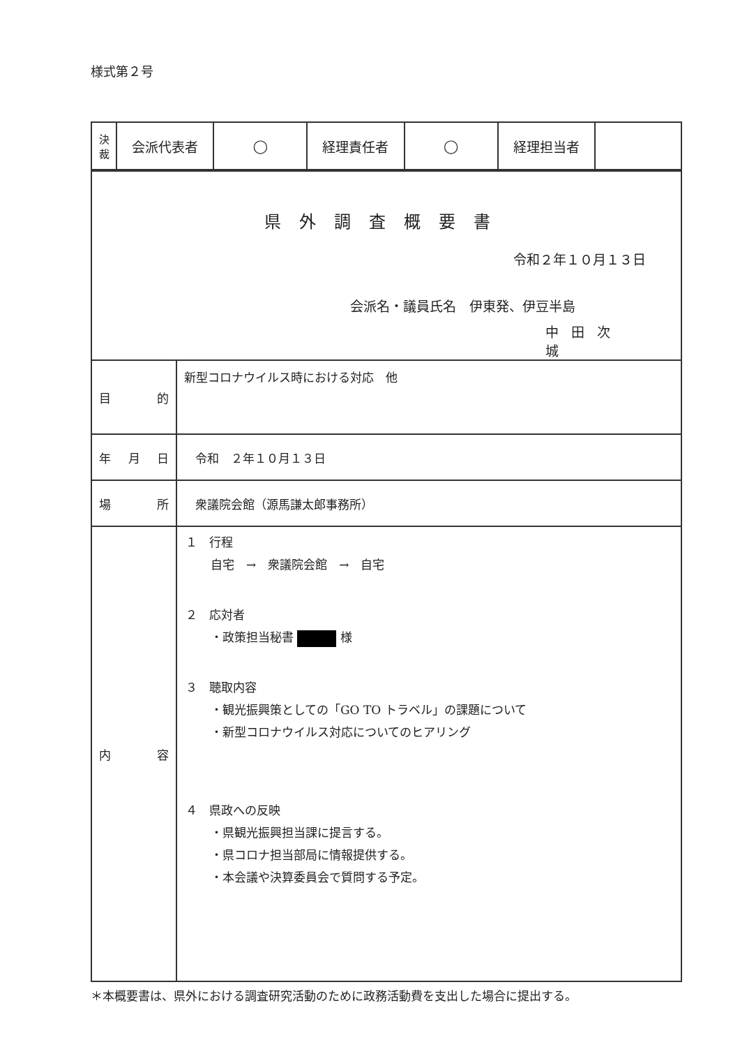様式第２号
| 決 裁 | 会派代表者 | ◯ | 経理責任者 | ◯ | 経理担当者 | |
| 県外調査概要書 令和２年１０月１３日 会派名・議員氏名 伊東発、伊豆半島 中田次城 | |
| 目的 | 新型コロナウイルス時における対応 他 |
| 年月日 | 令和 ２年１０月１３日 |
| 場所 | 衆議院会館（源馬謙太郎事務所） |
| 内容 | １ 行程 自宅 → 衆議院会館 → 自宅 ２ 応対者 ・政策担当秘書 様 ３ 聴取内容 ・観光振興策としての「GO TO トラベル」の課題について ・新型コロナウイルス対応についてのヒアリング ４ 県政への反映 ・県観光振興担当課に提言する。 ・県コロナ担当部局に情報提供する。 ・本会議や決算委員会で質問する予定。 |
＊本概要書は、県外における調査研究活動のために政務活動費を支出した場合に提出する。